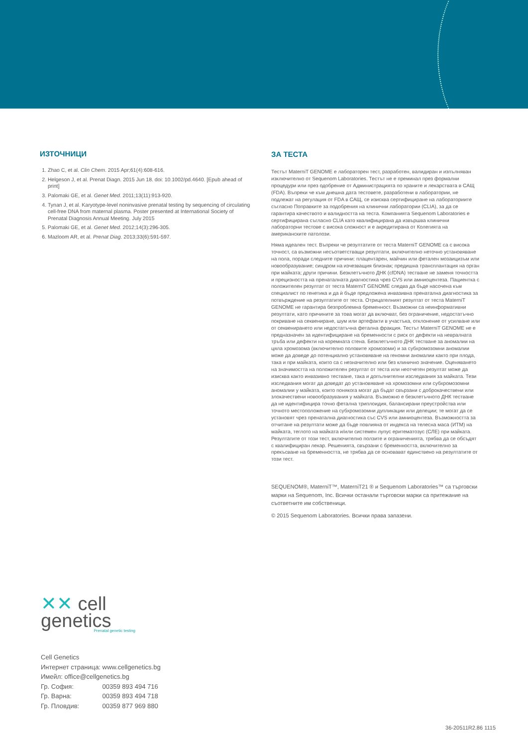ИЗТОЧНИЦИ
1. Zhao C, et al. Clin Chem. 2015 Apr;61(4):608-616.
2. Helgeson J, et al. Prenat Diagn. 2015 Jun 18. doi: 10.1002/pd.4640. [Epub ahead of print]
3. Palomaki GE, et al. Genet Med. 2011;13(11):913-920.
4. Tynan J, et al. Karyotype-level noninvasive prenatal testing by sequencing of circulating cell-free DNA from maternal plasma. Poster presented at International Society of Prenatal Diagnosis Annual Meeting. July 2015
5. Palomaki GE, et al. Genet Med. 2012;14(3):296-305.
6. Mazloom AR, et al. Prenat Diag. 2013;33(6):591-597.
ЗА ТЕСТА
Тестът MaterniT GENOME е лабораторен тест, разработен, валидиран и изпълняван изключително от Sequenom Laboratories. Тестът не е преминал през формални процедури или през одобрение от Администрацията по храните и лекарствата в САЩ (FDA). Въпреки че към днешна дата тестовете, разработени в лаборатории, не подлежат на регулация от FDA в САЩ, се изисква сертифициране на лабораториите съгласно Поправките за подобрения на клинични лаборатории (CLIA), за да се гарантира качеството и валидността на теста. Компанията Sequenom Laboratories е сертифицирана съгласно CLIA като квалифицирана да извършва клинични лабораторни тестове с висока сложност и е акредитирана от Колегията на американските патолози.
Няма идеален тест. Въпреки че резултатите от теста MaterniT GENOME са с висока точност, са възможни несъответстващи резултати, включително неточно установяване на пола, поради следните причини: плацентарен, майчин или фетален мозаицизъм или новообразувание; синдром на изчезващия близнак; предишна трансплантация на орган при майката; други причини. Безклетъчното ДНК (cfDNA) тестване не заменя точността и прецизността на пренаталната диагностика чрез CVS или амниоцентеза. Пациентка с положителен резултат от теста MaterniT GENOME следва да бъде насочена към специалист по генетика и да ѝ бъде предложена инвазивна пренатална диагностика за потвърждение на резултатите от теста. Отрицателният резултат от теста MaterniT GENOME не гарантира безпроблемна бременност. Възможни са неинформативни резултати, като причините за това могат да включват, без ограничение, недостатъчно покриване на секвениране, шум или артефакти в участъка, отклонение от усилване или от секвенирането или недостатъчна фетална фракция. Тестът MaterniT GENOME не е предназначен за идентифициране на бременности с риск от дефекти на невралната тръба или дефекти на коремната стена. Безклетъчното ДНК тестване за аномалии на цяла хромозома (включително половите хромозоми) и за субхромозомни аномалии може да доведе до потенциално установяване на геномни аномалии както при плода, така и при майката, които са с незначително или без клинично значение. Оценяването на значимостта на положителен резултат от теста или неотчетен резултат може да изисква както инвазивно тестване, така и допълнителни изследвания за майката. Тези изследвания могат да доведат до установяване на хромозомни или субхромозомни аномалии у майката, които понякога могат да бъдат свързани с доброкачествени или злокачествени новообразувания у майката. Възможно е безклетъчното ДНК тестване да не идентифицира точно фетална триплоидия, балансирани преустройства или точното местоположение на субхромозомни дупликации или делеции; те могат да се установят чрез пренатална диагностика със CVS или амниоцентеза. Възможността за отчитане на резултати може да бъде повлияна от индекса на телесна маса (ИТМ) на майката, теглото на майката и/или системен лупус еритематозус (СЛЕ) при майката. Резултатите от този тест, включително ползите и ограниченията, трябва да се обсъдят с квалифициран лекар. Решенията, свързани с бременността, включително за прекъсване на бременността, не трябва да се основават единствено на резултатите от този тест.
SEQUENOM®, MaterniT™, MaterniT21 ® и Sequenom Laboratories™ са търговски марки на Sequenom, Inc. Всички останали търговски марки са притежание на съответните им собственици.
© 2015 Sequenom Laboratories. Всички права запазени.
✕✕ cell
genetics
Prenatal genetic testing
Cell Genetics
Интернет страница: www.cellgenetics.bg
Имейл: office@cellgenetics.bg
Гр. София: 00359 893 494 716
Гр. Варна: 00359 893 494 718
Гр. Пловдив: 00359 877 969 880
36-20511R2.86 1115